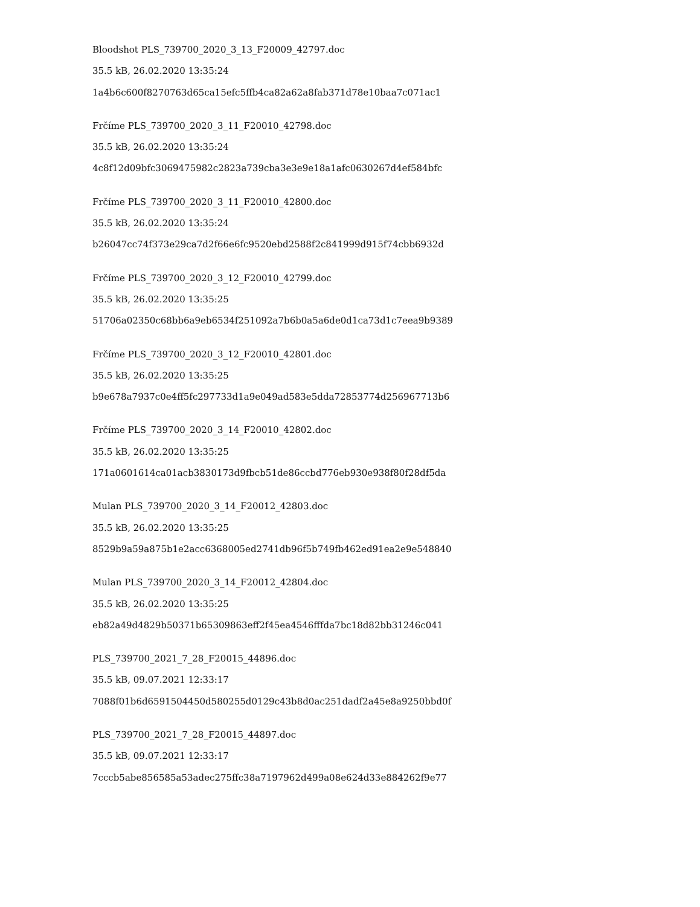Bloodshot PLS_739700_2020_3_13_F20009_42797.doc
35.5 kB, 26.02.2020 13:35:24
1a4b6c600f8270763d65ca15efc5ffb4ca82a62a8fab371d78e10baa7c071ac1
Frčíme PLS_739700_2020_3_11_F20010_42798.doc
35.5 kB, 26.02.2020 13:35:24
4c8f12d09bfc3069475982c2823a739cba3e3e9e18a1afc0630267d4ef584bfc
Frčíme PLS_739700_2020_3_11_F20010_42800.doc
35.5 kB, 26.02.2020 13:35:24
b26047cc74f373e29ca7d2f66e6fc9520ebd2588f2c841999d915f74cbb6932d
Frčíme PLS_739700_2020_3_12_F20010_42799.doc
35.5 kB, 26.02.2020 13:35:25
51706a02350c68bb6a9eb6534f251092a7b6b0a5a6de0d1ca73d1c7eea9b9389
Frčíme PLS_739700_2020_3_12_F20010_42801.doc
35.5 kB, 26.02.2020 13:35:25
b9e678a7937c0e4ff5fc297733d1a9e049ad583e5dda72853774d256967713b6
Frčíme PLS_739700_2020_3_14_F20010_42802.doc
35.5 kB, 26.02.2020 13:35:25
171a0601614ca01acb3830173d9fbcb51de86ccbd776eb930e938f80f28df5da
Mulan PLS_739700_2020_3_14_F20012_42803.doc
35.5 kB, 26.02.2020 13:35:25
8529b9a59a875b1e2acc6368005ed2741db96f5b749fb462ed91ea2e9e548840
Mulan PLS_739700_2020_3_14_F20012_42804.doc
35.5 kB, 26.02.2020 13:35:25
eb82a49d4829b50371b65309863eff2f45ea4546fffda7bc18d82bb31246c041
PLS_739700_2021_7_28_F20015_44896.doc
35.5 kB, 09.07.2021 12:33:17
7088f01b6d6591504450d580255d0129c43b8d0ac251dadf2a45e8a9250bbd0f
PLS_739700_2021_7_28_F20015_44897.doc
35.5 kB, 09.07.2021 12:33:17
7cccb5abe856585a53adec275ffc38a7197962d499a08e624d33e884262f9e77